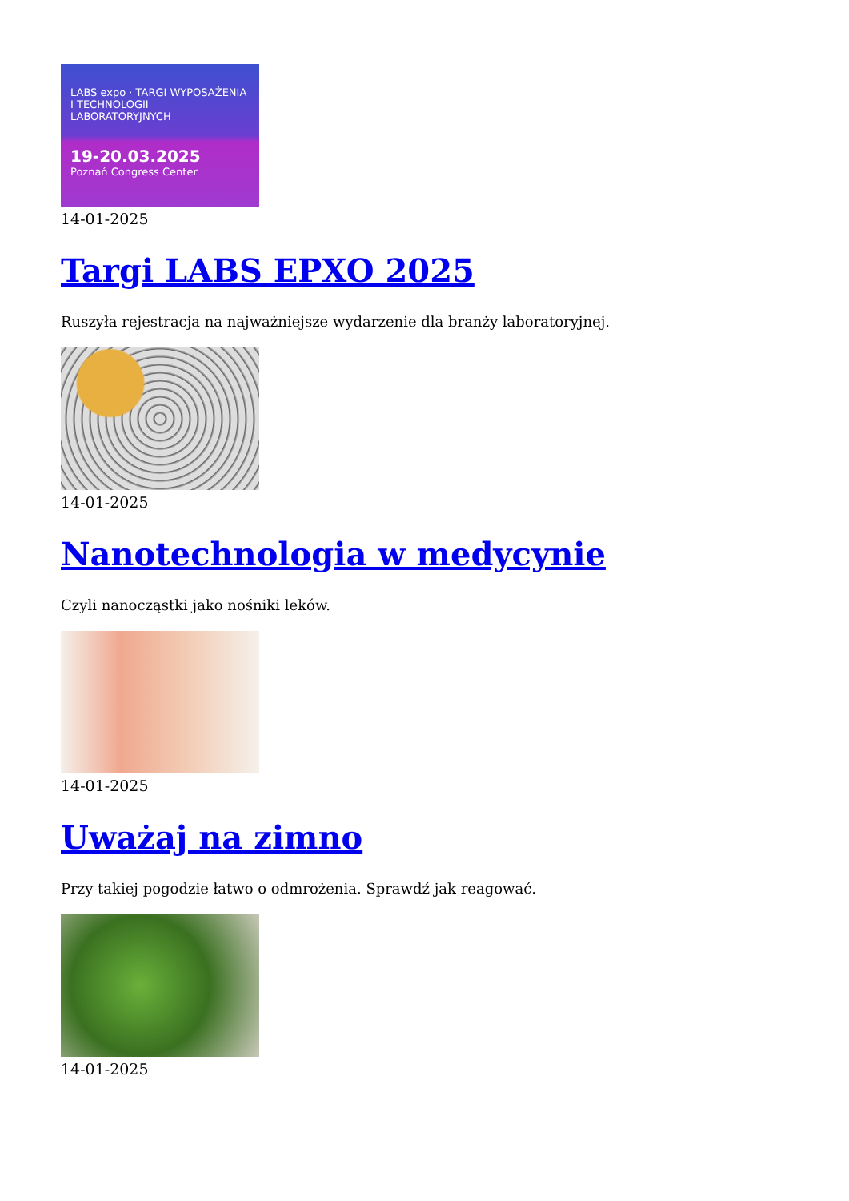LABS expo · TARGI WYPOSAŻENIA I TECHNOLOGII LABORATORYJNYCH
19-20.03.2025
Poznań Congress Center
14-01-2025
Targi LABS EPXO 2025
Ruszyła rejestracja na najważniejsze wydarzenie dla branży laboratoryjnej.
14-01-2025
Nanotechnologia w medycynie
Czyli nanocząstki jako nośniki leków.
14-01-2025
Uważaj na zimno
Przy takiej pogodzie łatwo o odmrożenia. Sprawdź jak reagować.
14-01-2025